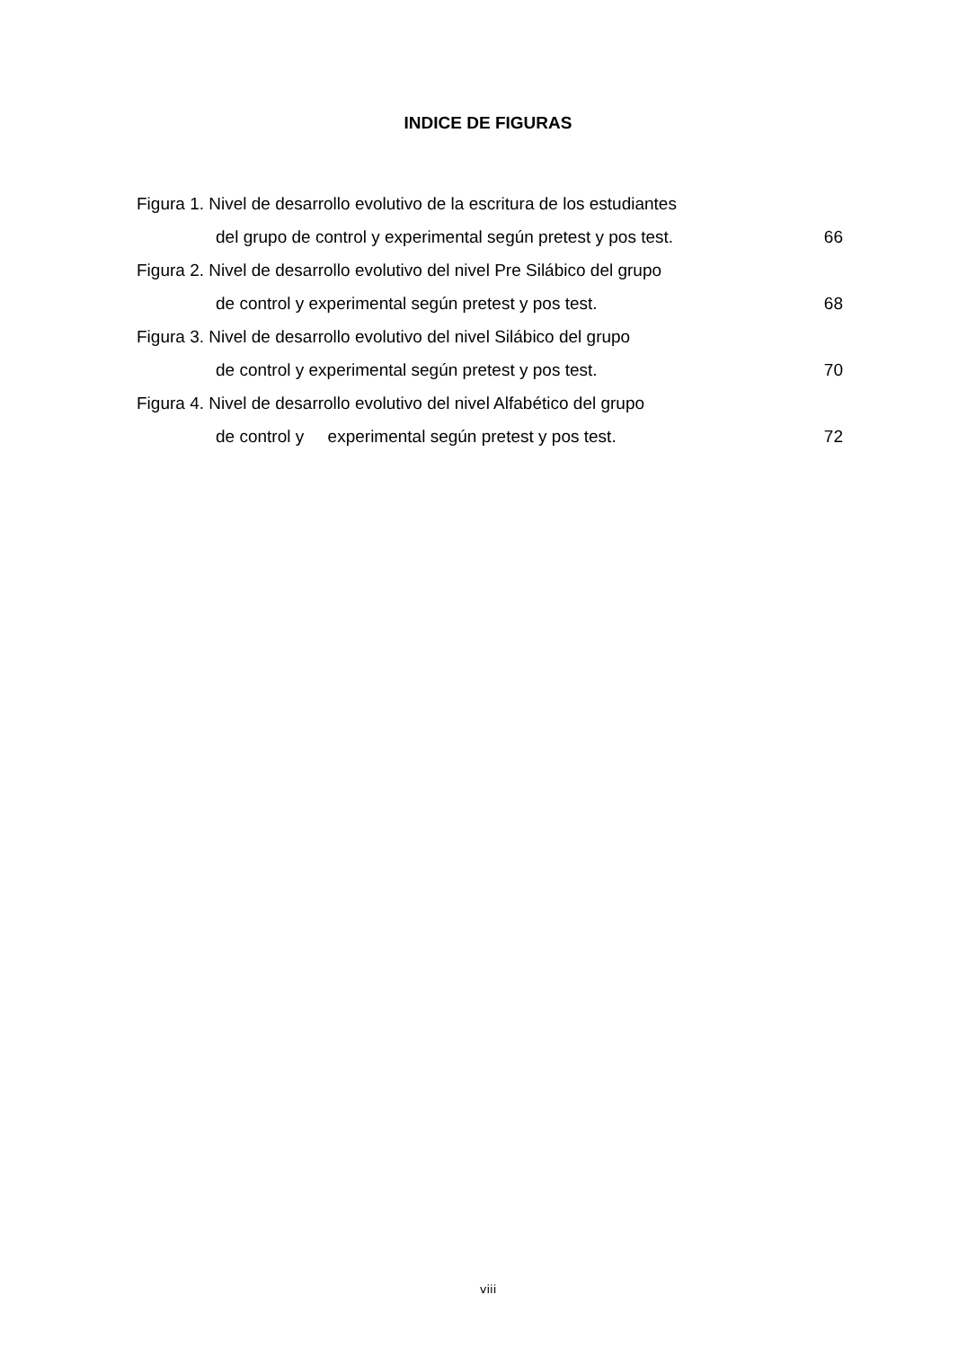INDICE DE FIGURAS
Figura 1. Nivel de desarrollo evolutivo de la escritura de los estudiantes
del grupo de control y experimental según pretest y pos test. 66
Figura 2. Nivel de desarrollo evolutivo del nivel Pre Silábico del grupo
de control y experimental según pretest y pos test. 68
Figura 3. Nivel de desarrollo evolutivo del nivel Silábico del grupo
de control y experimental según pretest y pos test. 70
Figura 4. Nivel de desarrollo evolutivo del nivel Alfabético del grupo
de control y experimental según pretest y pos test. 72
viii